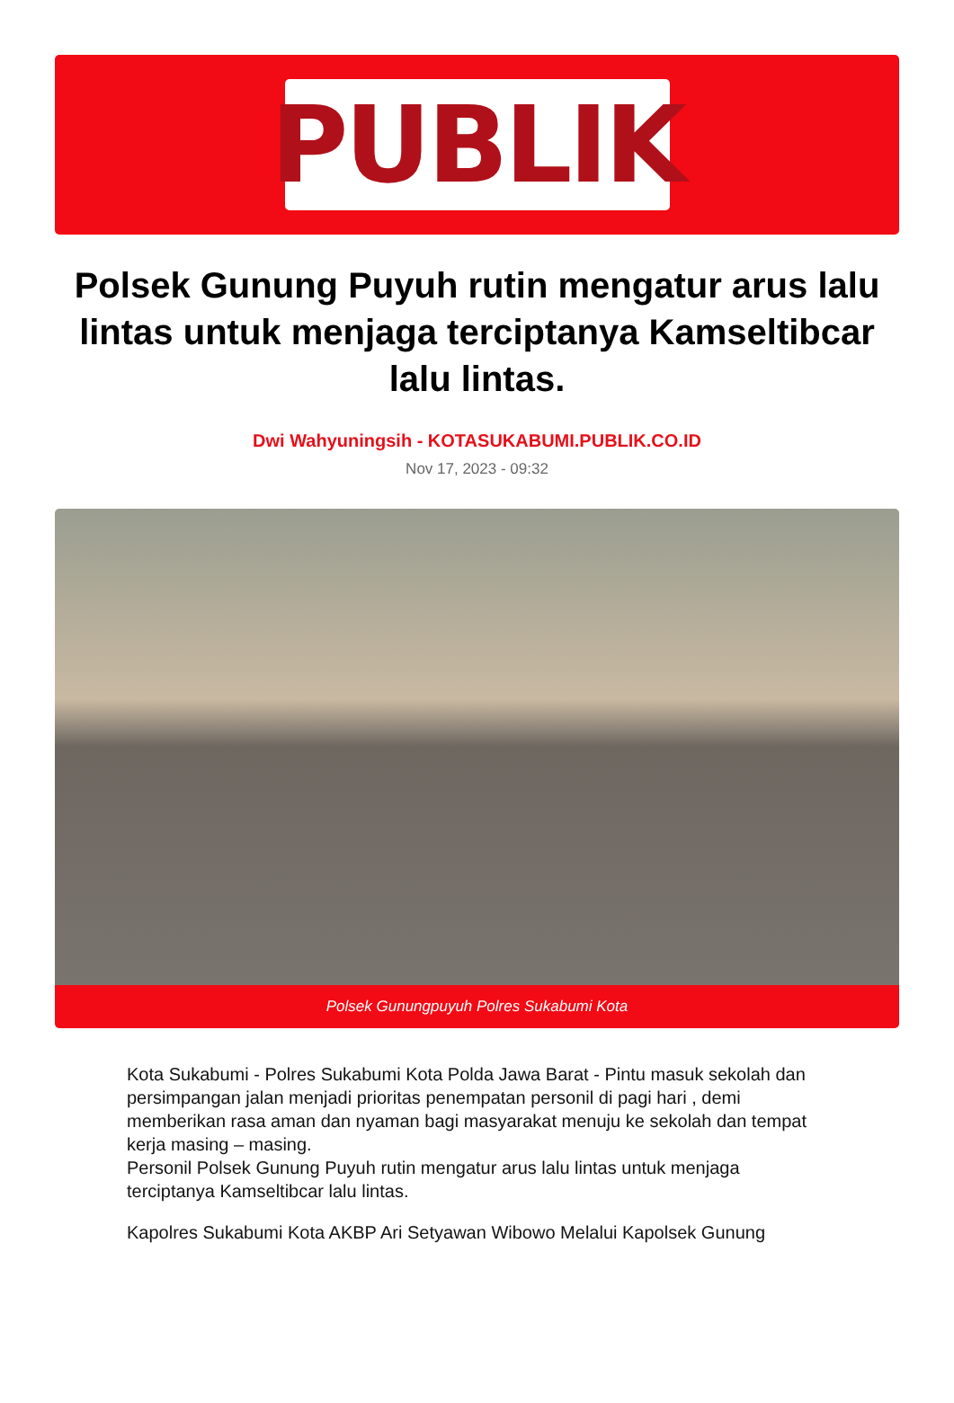PUBLIK
Polsek Gunung Puyuh rutin mengatur arus lalu lintas untuk menjaga terciptanya Kamseltibcar lalu lintas.
Dwi Wahyuningsih - KOTASUKABUMI.PUBLIK.CO.ID
Nov 17, 2023 - 09:32
Polsek Gunungpuyuh Polres Sukabumi Kota
Kota Sukabumi - Polres Sukabumi Kota Polda Jawa Barat - Pintu masuk sekolah dan persimpangan jalan menjadi prioritas penempatan personil di pagi hari , demi memberikan rasa aman dan nyaman bagi masyarakat menuju ke sekolah dan tempat kerja masing – masing.
Personil Polsek Gunung Puyuh rutin mengatur arus lalu lintas untuk menjaga terciptanya Kamseltibcar lalu lintas.
Kapolres Sukabumi Kota AKBP Ari Setyawan Wibowo Melalui Kapolsek Gunung